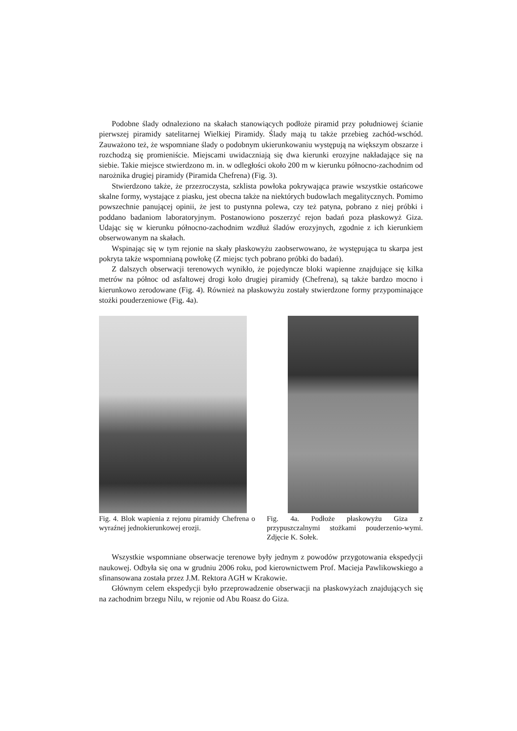Podobne ślady odnaleziono na skałach stanowiących podłoże piramid przy południowej ścianie pierwszej piramidy satelitarnej Wielkiej Piramidy. Ślady mają tu także przebieg zachód-wschód. Zauważono też, że wspomniane ślady o podobnym ukierunkowaniu występują na większym obszarze i rozchodzą się promieniście. Miejscami uwidaczniają się dwa kierunki erozyjne nakładające się na siebie. Takie miejsce stwierdzono m. in. w odległości około 200 m w kierunku północno-zachodnim od narożnika drugiej piramidy (Piramida Chefrena) (Fig. 3).
Stwierdzono także, że przezroczysta, szklista powłoka pokrywająca prawie wszystkie ostańcowe skalne formy, wystające z piasku, jest obecna także na niektórych budowlach megalitycznych. Pomimo powszechnie panującej opinii, że jest to pustynna polewa, czy też patyna, pobrano z niej próbki i poddano badaniom laboratoryjnym. Postanowiono poszerzyć rejon badań poza płaskowyż Giza. Udając się w kierunku północno-zachodnim wzdłuż śladów erozyjnych, zgodnie z ich kierunkiem obserwowanym na skałach.
Wspinając się w tym rejonie na skały płaskowyżu zaobserwowano, że występująca tu skarpa jest pokryta także wspomnianą powłokę (Z miejsc tych pobrano próbki do badań).
Z dalszych obserwacji terenowych wynikło, że pojedyncze bloki wapienne znajdujące się kilka metrów na północ od asfaltowej drogi koło drugiej piramidy (Chefrena), są także bardzo mocno i kierunkowo zerodowane (Fig. 4). Również na płaskowyżu zostały stwierdzone formy przypominające stożki pouderzeniowe (Fig. 4a).
Fig. 4. Blok wapienia z rejonu piramidy Chefrena o wyraźnej jednokierunkowej erozji.
Fig. 4a. Podłoże płaskowyżu Giza z przypuszczalnymi stożkami pouderzenio-wymi. Zdjęcie K. Sołek.
Wszystkie wspomniane obserwacje terenowe były jednym z powodów przygotowania ekspedycji naukowej. Odbyła się ona w grudniu 2006 roku, pod kierownictwem Prof. Macieja Pawlikowskiego a sfinansowana została przez J.M. Rektora AGH w Krakowie.
Głównym celem ekspedycji było przeprowadzenie obserwacji na płaskowyżach znajdujących się na zachodnim brzegu Nilu, w rejonie od Abu Roasz do Giza.